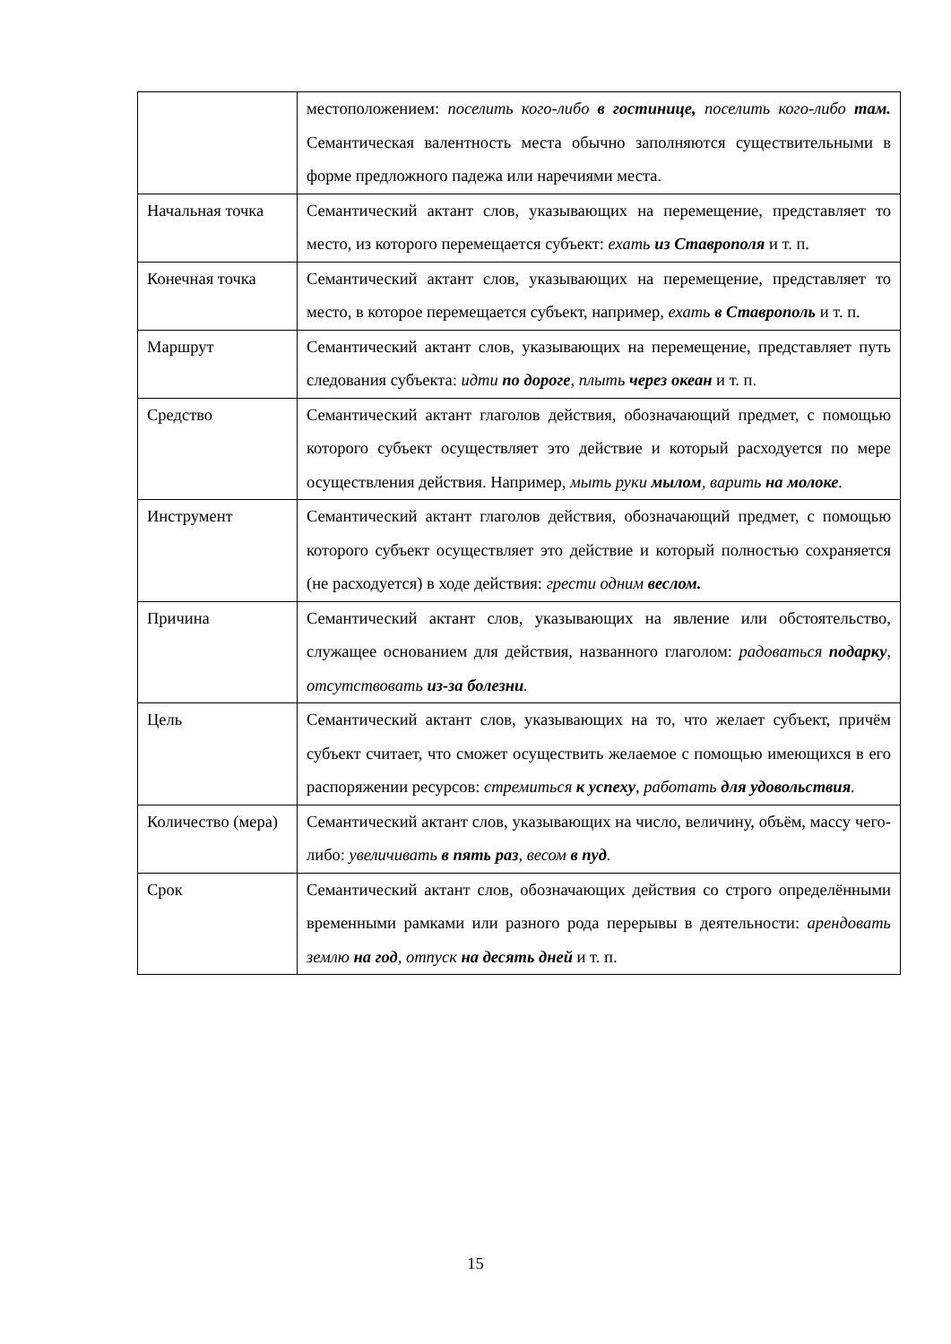| | местоположением: поселить кого-либо в гостинице, поселить кого-либо там. Семантическая валентность места обычно заполняются существительными в форме предложного падежа или наречиями места. |
| Начальная точка | Семантический актант слов, указывающих на перемещение, представляет то место, из которого перемещается субъект: ехать из Ставрополя и т. п. |
| Конечная точка | Семантический актант слов, указывающих на перемещение, представляет то место, в которое перемещается субъект, например, ехать в Ставрополь и т. п. |
| Маршрут | Семантический актант слов, указывающих на перемещение, представляет путь следования субъекта: идти по дороге , плыть через океан и т. п. |
| Средство | Семантический актант глаголов действия, обозначающий предмет, с помощью которого субъект осуществляет это действие и который расходуется по мере осуществления действия. Например, мыть руки мылом , варить на молоке . |
| Инструмент | Семантический актант глаголов действия, обозначающий предмет, с помощью которого субъект осуществляет это действие и который полностью сохраняется (не расходуется) в ходе действия: грести одним веслом. |
| Причина | Семантический актант слов, указывающих на явление или обстоятельство, служащее основанием для действия, названного глаголом: радоваться подарку , отсутствовать из-за болезни . |
| Цель | Семантический актант слов, указывающих на то, что желает субъект, причём субъект считает, что сможет осуществить желаемое с помощью имеющихся в его распоряжении ресурсов: стремиться к успеху , работать для удовольствия . |
| Количество (мера) | Семантический актант слов, указывающих на число, величину, объём, массу чего-либо: увеличивать в пять раз , весом в пуд . |
| Срок | Семантический актант слов, обозначающих действия со строго определёнными временными рамками или разного рода перерывы в деятельности: арендовать землю на год , отпуск на десять дней и т. п. |
15